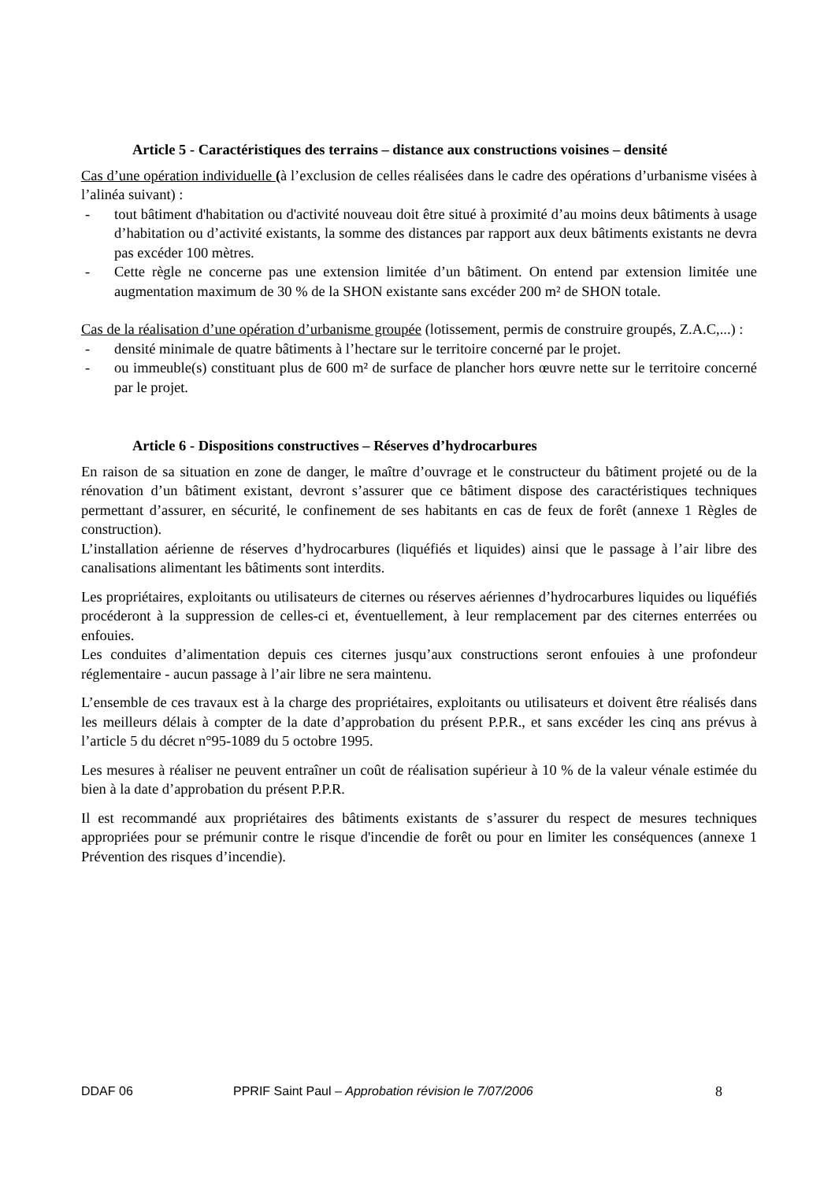Article 5 - Caractéristiques des terrains – distance aux constructions voisines – densité
Cas d’une opération individuelle (à l’exclusion de celles réalisées dans le cadre des opérations d’urbanisme visées à l’alinéa suivant) :
- tout bâtiment d'habitation ou d'activité nouveau doit être situé à proximité d’au moins deux bâtiments à usage d’habitation ou d’activité existants, la somme des distances par rapport aux deux bâtiments existants ne devra pas excéder 100 mètres.
- Cette règle ne concerne pas une extension limitée d’un bâtiment. On entend par extension limitée une augmentation maximum de 30 % de la SHON existante sans excéder 200 m² de SHON totale.
Cas de la réalisation d’une opération d’urbanisme groupée (lotissement, permis de construire groupés, Z.A.C,...) :
- densité minimale de quatre bâtiments à l’hectare sur le territoire concerné par le projet.
- ou immeuble(s) constituant plus de 600 m² de surface de plancher hors œuvre nette sur le territoire concerné par le projet.
Article 6 - Dispositions constructives – Réserves d’hydrocarbures
En raison de sa situation en zone de danger, le maître d’ouvrage et le constructeur du bâtiment projeté ou de la rénovation d’un bâtiment existant, devront s’assurer que ce bâtiment dispose des caractéristiques techniques permettant d’assurer, en sécurité, le confinement de ses habitants en cas de feux de forêt (annexe 1 Règles de construction).
L’installation aérienne de réserves d’hydrocarbures (liquéfiés et liquides) ainsi que le passage à l’air libre des canalisations alimentant les bâtiments sont interdits.
Les propriétaires, exploitants ou utilisateurs de citernes ou réserves aériennes d’hydrocarbures liquides ou liquéfiés procéderont à la suppression de celles-ci et, éventuellement, à leur remplacement par des citernes enterrées ou enfouies.
Les conduites d’alimentation depuis ces citernes jusqu’aux constructions seront enfouies à une profondeur réglementaire - aucun passage à l’air libre ne sera maintenu.
L’ensemble de ces travaux est à la charge des propriétaires, exploitants ou utilisateurs et doivent être réalisés dans les meilleurs délais à compter de la date d’approbation du présent P.P.R., et sans excéder les cinq ans prévus à l’article 5 du décret n°95-1089 du 5 octobre 1995.
Les mesures à réaliser ne peuvent entraîner un coût de réalisation supérieur à 10 % de la valeur vénale estimée du bien à la date d’approbation du présent P.P.R.
Il est recommandé aux propriétaires des bâtiments existants de s’assurer du respect de mesures techniques appropriées pour se prémunir contre le risque d'incendie de forêt ou pour en limiter les conséquences (annexe 1 Prévention des risques d’incendie).
DDAF 06 PPRIF Saint Paul – Approbation révision le 7/07/2006 8